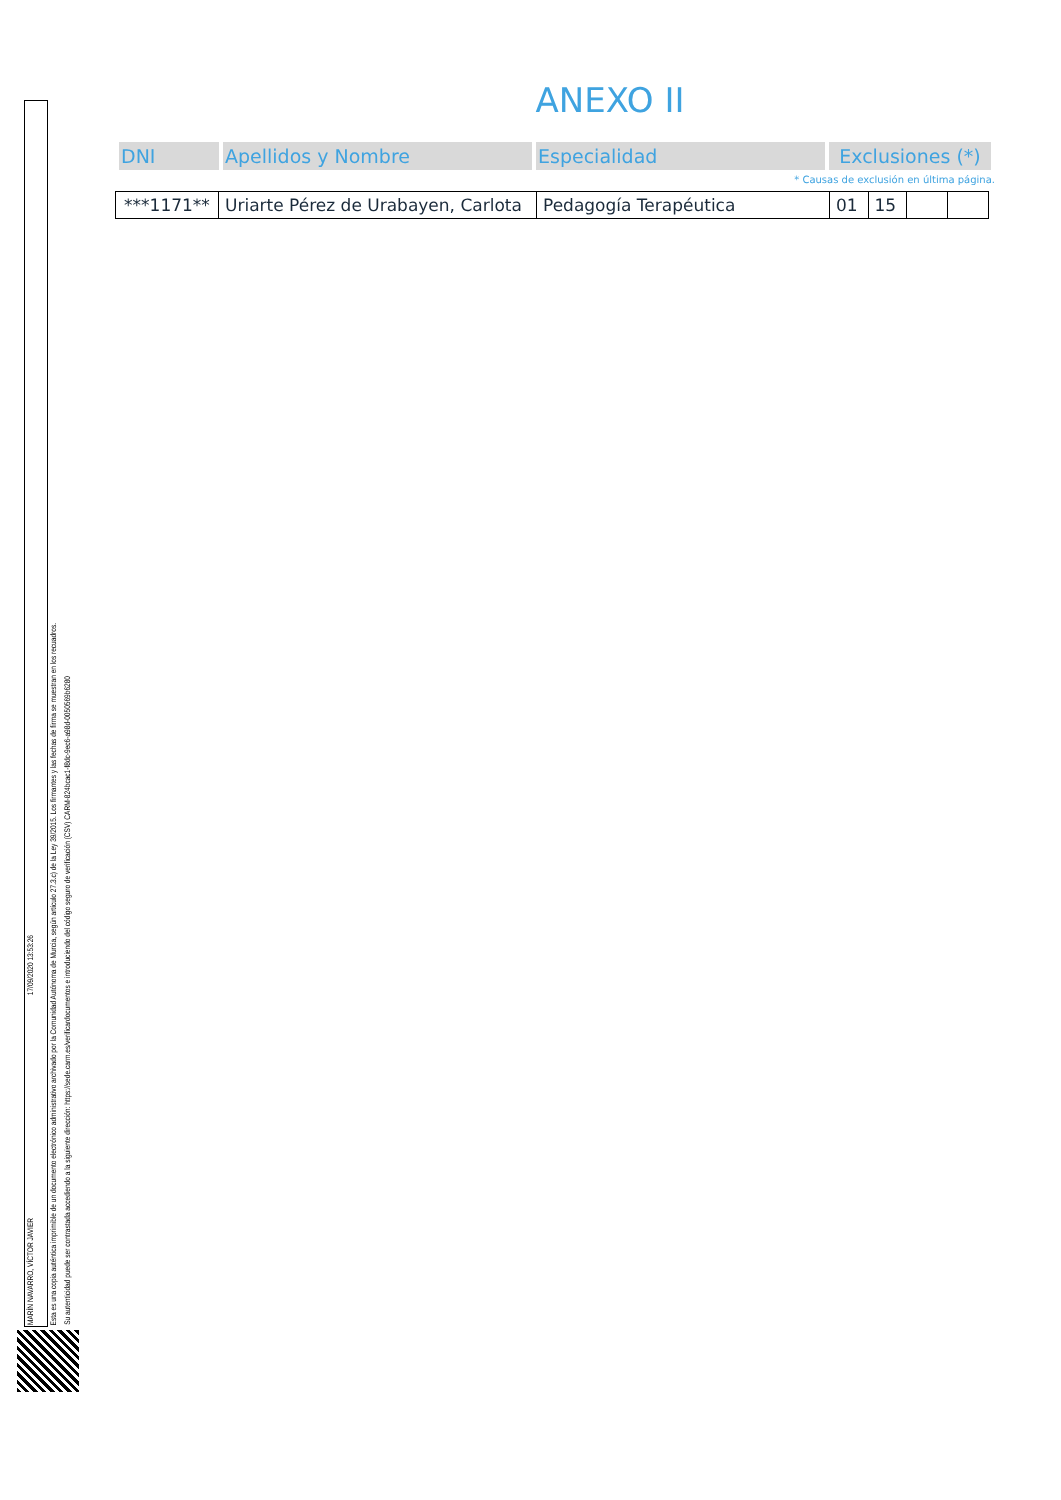ANEXO II
| DNI | Apellidos y Nombre | Especialidad | Exclusiones (*) |
| --- | --- | --- | --- |
* Causas de exclusión en última página.
| ***1171** | Uriarte Pérez de Urabayen, Carlota | Pedagogía Terapéutica | 01 | 15 | | |
MARÍN NAVARRO, VÍCTOR JAVIER
17/09/2020 13:53:26
Esta es una copia auténtica imprimible de un documento electrónico administrativo archivado por la Comunidad Autónoma de Murcia, según artículo 27.3.c) de la Ley 39/2015. Los firmantes y las fechas de firma se muestran en los recuadros.
Su autenticidad puede ser contrastada accediendo a la siguiente dirección: https://sede.carm.es/verificardocumentos e introduciendo del código seguro de verificación (CSV) CARM-824bcac1-f8dc-9ec6-a98d-0050569b6280